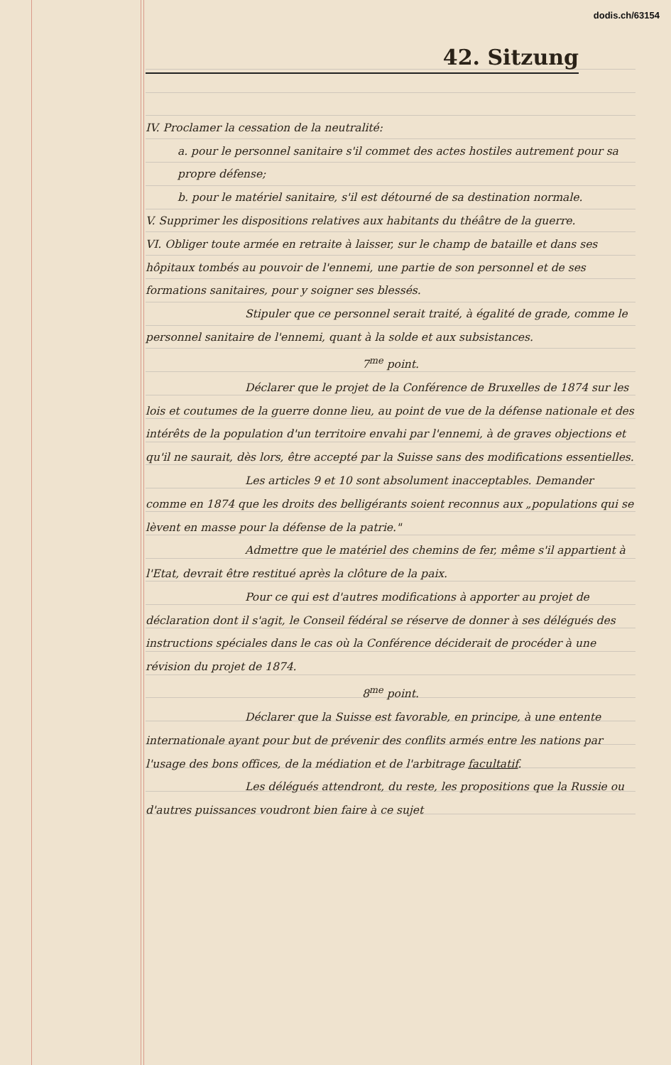dodis.ch/63154
42. Sitzung
IV. Proclamer la cessation de la neutralité:
a. pour le personnel sanitaire s'il commet des actes hostiles autrement pour sa propre défense;
b. pour le matériel sanitaire, s'il est détourné de sa destination normale.
V. Supprimer les dispositions relatives aux habitants du théâtre de la guerre.
VI. Obliger toute armée en retraite à laisser, sur le champ de bataille et dans ses hôpitaux tombés au pouvoir de l'ennemi, une partie de son personnel et de ses formations sanitaires, pour y soigner ses blessés.
Stipuler que ce personnel serait traité, à égalité de grade, comme le personnel sanitaire de l'ennemi, quant à la solde et aux subsistances.
7<sup>me</sup> point.
Déclarer que le projet de la Conférence de Bruxelles de 1874 sur les lois et coutumes de la guerre donne lieu, au point de vue de la défense nationale et des intérêts de la population d'un territoire envahi par l'ennemi, à de graves objections et qu'il ne saurait, dès lors, être accepté par la Suisse sans des modifications essentielles.
Les articles 9 et 10 sont absolument inacceptables. Demander comme en 1874 que les droits des belligérants soient reconnus aux „populations qui se lèvent en masse pour la défense de la patrie."
Admettre que le matériel des chemins de fer, même s'il appartient à l'Etat, devrait être restitué après la clôture de la paix.
Pour ce qui est d'autres modifications à apporter au projet de déclaration dont il s'agit, le Conseil fédéral se réserve de donner à ses délégués des instructions spéciales dans le cas où la Conférence déciderait de procéder à une révision du projet de 1874.
8<sup>me</sup> point.
Déclarer que la Suisse est favorable, en principe, à une entente internationale ayant pour but de prévenir des conflits armés entre les nations par l'usage des bons offices, de la médiation et de l'arbitrage facultatif.
Les délégués attendront, du reste, les propositions que la Russie ou d'autres puissances voudront bien faire à ce sujet